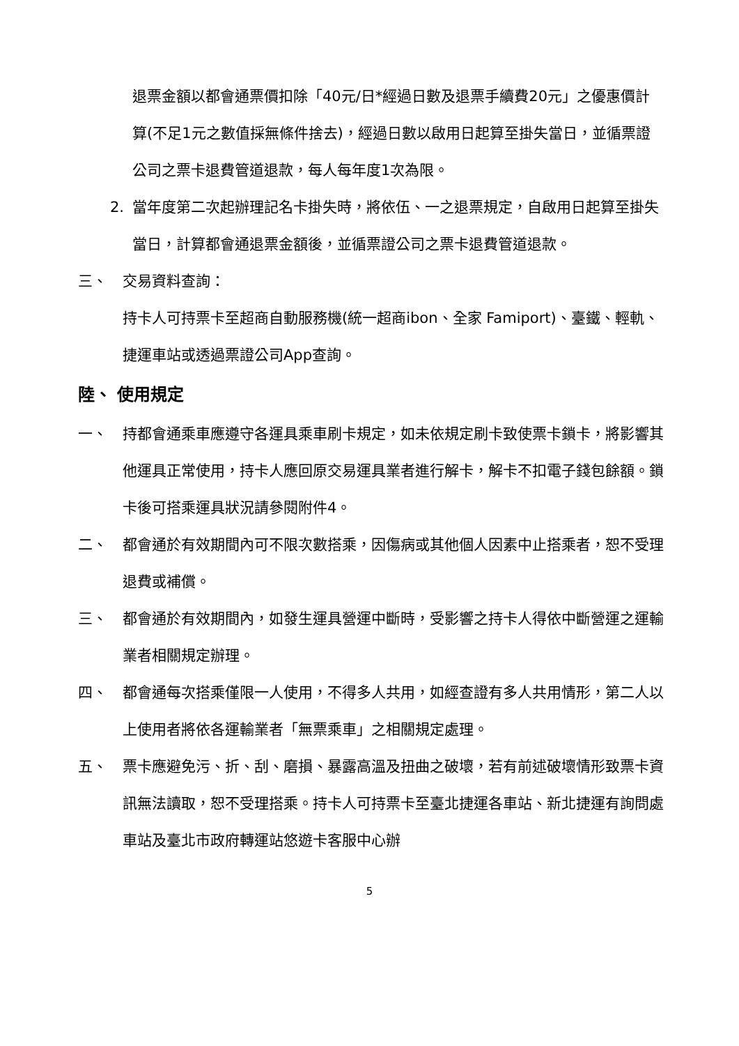退票金額以都會通票價扣除「40元/日*經過日數及退票手續費20元」之優惠價計算(不足1元之數值採無條件捨去)，經過日數以啟用日起算至掛失當日，並循票證公司之票卡退費管道退款，每人每年度1次為限。
2. 當年度第二次起辦理記名卡掛失時，將依伍、一之退票規定，自啟用日起算至掛失當日，計算都會通退票金額後，並循票證公司之票卡退費管道退款。
三、 交易資料查詢：
持卡人可持票卡至超商自動服務機(統一超商ibon、全家 Famiport)、臺鐵、輕軌、捷運車站或透過票證公司App查詢。
陸、 使用規定
一、 持都會通乘車應遵守各運具乘車刷卡規定，如未依規定刷卡致使票卡鎖卡，將影響其他運具正常使用，持卡人應回原交易運具業者進行解卡，解卡不扣電子錢包餘額。鎖卡後可搭乘運具狀況請參閱附件4。
二、 都會通於有效期間內可不限次數搭乘，因傷病或其他個人因素中止搭乘者，恕不受理退費或補償。
三、 都會通於有效期間內，如發生運具營運中斷時，受影響之持卡人得依中斷營運之運輸業者相關規定辦理。
四、 都會通每次搭乘僅限一人使用，不得多人共用，如經查證有多人共用情形，第二人以上使用者將依各運輸業者「無票乘車」之相關規定處理。
五、 票卡應避免污、折、刮、磨損、暴露高溫及扭曲之破壞，若有前述破壞情形致票卡資訊無法讀取，恕不受理搭乘。持卡人可持票卡至臺北捷運各車站、新北捷運有詢問處車站及臺北市政府轉運站悠遊卡客服中心辦
5